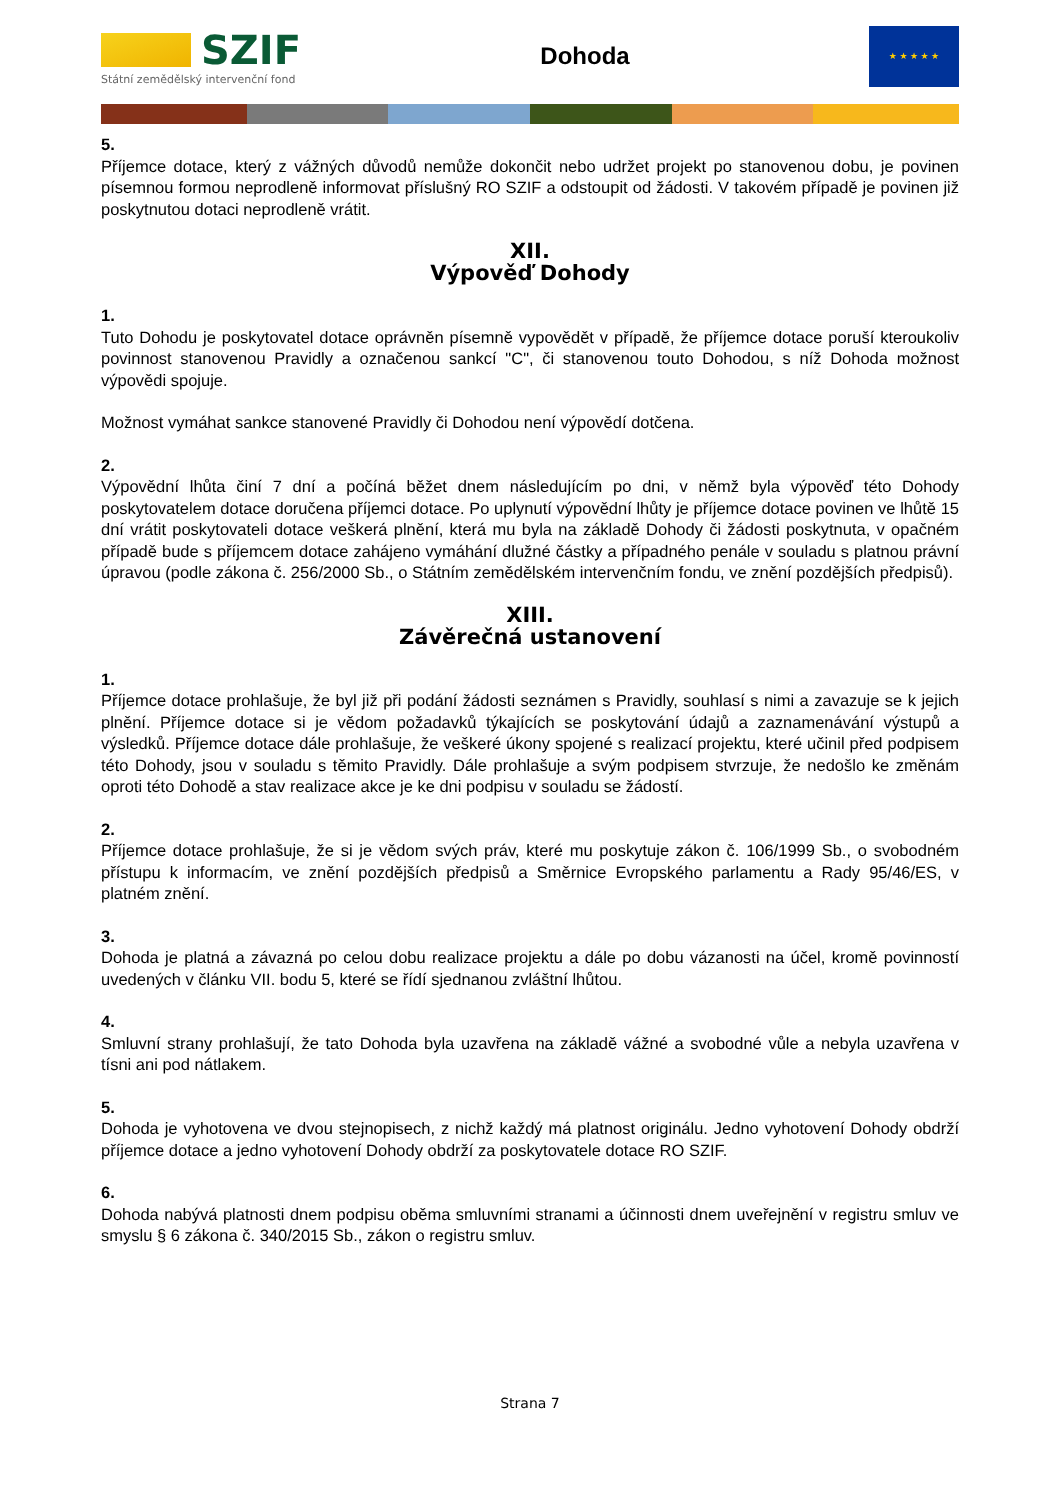SZIF
Státní zemědělský intervenční fond
Dohoda
★ ★ ★ ★ ★
5.
Příjemce dotace, který z vážných důvodů nemůže dokončit nebo udržet projekt po stanovenou dobu, je povinen písemnou formou neprodleně informovat příslušný RO SZIF a odstoupit od žádosti. V takovém případě je povinen již poskytnutou dotaci neprodleně vrátit.
XII.
Výpověď Dohody
1.
Tuto Dohodu je poskytovatel dotace oprávněn písemně vypovědět v případě, že příjemce dotace poruší kteroukoliv povinnost stanovenou Pravidly a označenou sankcí "C", či stanovenou touto Dohodou, s níž Dohoda možnost výpovědi spojuje.
Možnost vymáhat sankce stanovené Pravidly či Dohodou není výpovědí dotčena.
2.
Výpovědní lhůta činí 7 dní a počíná běžet dnem následujícím po dni, v němž byla výpověď této Dohody poskytovatelem dotace doručena příjemci dotace. Po uplynutí výpovědní lhůty je příjemce dotace povinen ve lhůtě 15 dní vrátit poskytovateli dotace veškerá plnění, která mu byla na základě Dohody či žádosti poskytnuta, v opačném případě bude s příjemcem dotace zahájeno vymáhání dlužné částky a případného penále v souladu s platnou právní úpravou (podle zákona č. 256/2000 Sb., o Státním zemědělském intervenčním fondu, ve znění pozdějších předpisů).
XIII.
Závěrečná ustanovení
1.
Příjemce dotace prohlašuje, že byl již při podání žádosti seznámen s Pravidly, souhlasí s nimi a zavazuje se k jejich plnění. Příjemce dotace si je vědom požadavků týkajících se poskytování údajů a zaznamenávání výstupů a výsledků. Příjemce dotace dále prohlašuje, že veškeré úkony spojené s realizací projektu, které učinil před podpisem této Dohody, jsou v souladu s těmito Pravidly. Dále prohlašuje a svým podpisem stvrzuje, že nedošlo ke změnám oproti této Dohodě a stav realizace akce je ke dni podpisu v souladu se žádostí.
2.
Příjemce dotace prohlašuje, že si je vědom svých práv, které mu poskytuje zákon č. 106/1999 Sb., o svobodném přístupu k informacím, ve znění pozdějších předpisů a Směrnice Evropského parlamentu a Rady 95/46/ES, v platném znění.
3.
Dohoda je platná a závazná po celou dobu realizace projektu a dále po dobu vázanosti na účel, kromě povinností uvedených v článku VII. bodu 5, které se řídí sjednanou zvláštní lhůtou.
4.
Smluvní strany prohlašují, že tato Dohoda byla uzavřena na základě vážné a svobodné vůle a nebyla uzavřena v tísni ani pod nátlakem.
5.
Dohoda je vyhotovena ve dvou stejnopisech, z nichž každý má platnost originálu. Jedno vyhotovení Dohody obdrží příjemce dotace a jedno vyhotovení Dohody obdrží za poskytovatele dotace RO SZIF.
6.
Dohoda nabývá platnosti dnem podpisu oběma smluvními stranami a účinnosti dnem uveřejnění v registru smluv ve smyslu § 6 zákona č. 340/2015 Sb., zákon o registru smluv.
Strana 7